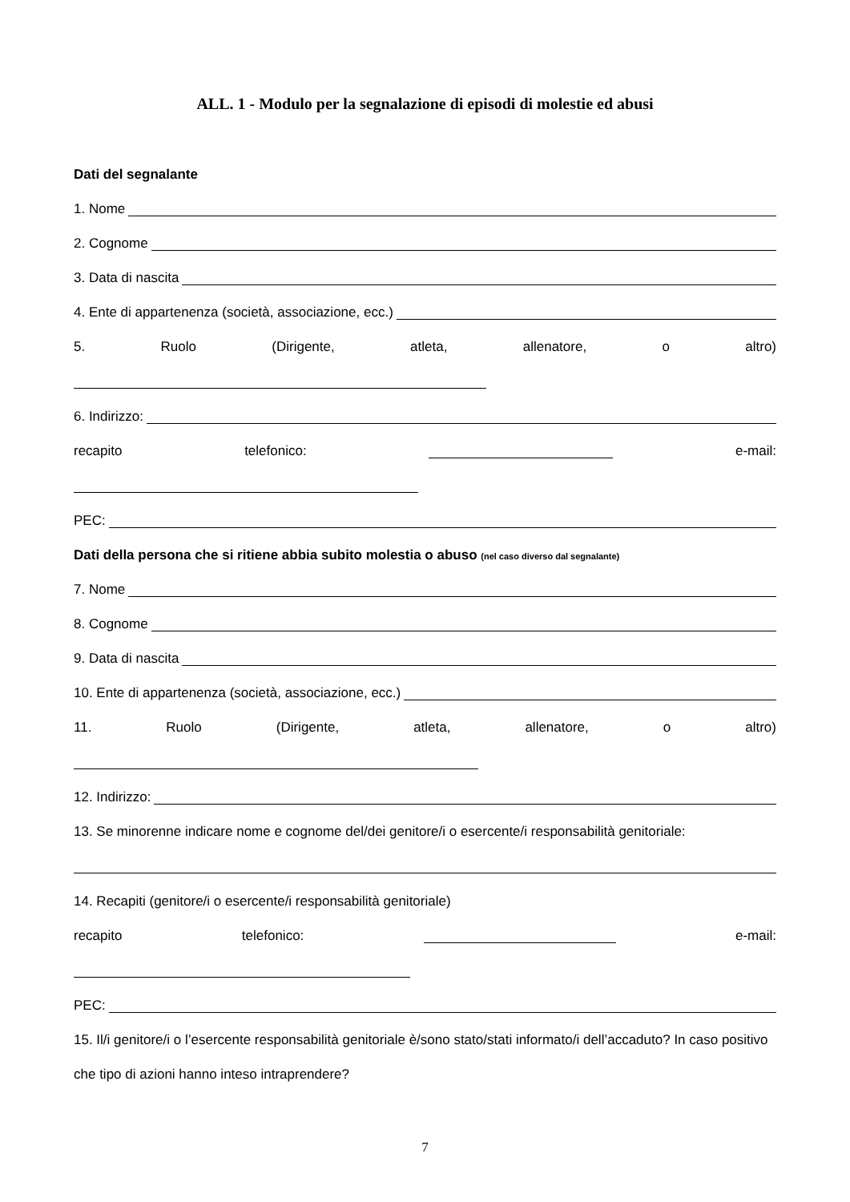ALL. 1 - Modulo per la segnalazione di episodi di molestie ed abusi
Dati del segnalante
1. Nome
2. Cognome
3. Data di nascita
4. Ente di appartenenza (società, associazione, ecc.)
5. Ruolo (Dirigente, atleta, allenatore, o altro)
6. Indirizzo:
recapito telefonico: e-mail:
PEC:
Dati della persona che si ritiene abbia subito molestia o abuso (nel caso diverso dal segnalante)
7. Nome
8. Cognome
9. Data di nascita
10. Ente di appartenenza (società, associazione, ecc.)
11. Ruolo (Dirigente, atleta, allenatore, o altro)
12. Indirizzo:
13. Se minorenne indicare nome e cognome del/dei genitore/i o esercente/i responsabilità genitoriale:
14. Recapiti (genitore/i o esercente/i responsabilità genitoriale)
recapito telefonico: e-mail:
PEC:
15. Il/i genitore/i o l’esercente responsabilità genitoriale è/sono stato/stati informato/i dell’accaduto? In caso positivo che tipo di azioni hanno inteso intraprendere?
7